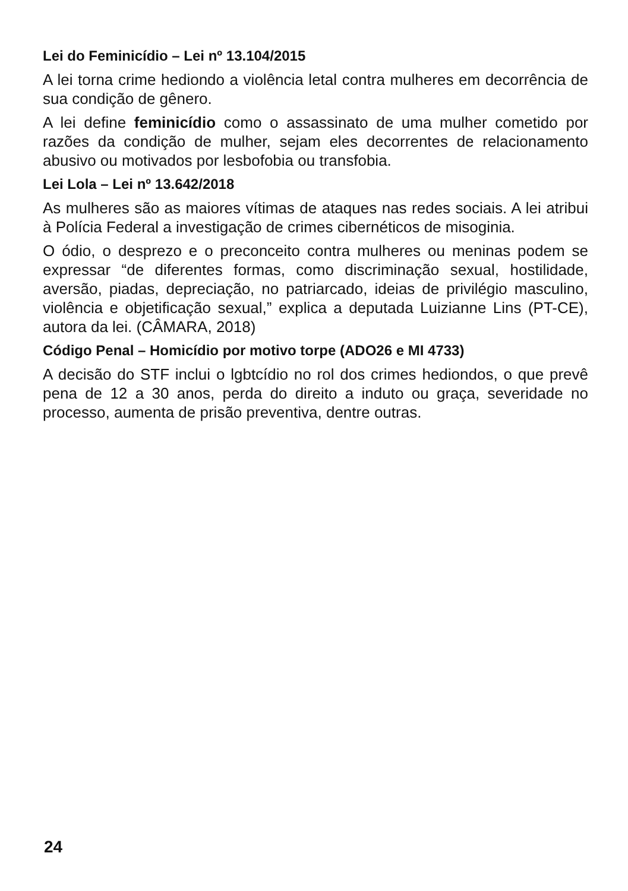Lei do Feminicídio – Lei nº 13.104/2015
A lei torna crime hediondo a violência letal contra mulheres em decorrência de sua condição de gênero.
A lei define feminicídio como o assassinato de uma mulher cometido por razões da condição de mulher, sejam eles decorrentes de relacionamento abusivo ou motivados por lesbofobia ou transfobia.
Lei Lola – Lei nº 13.642/2018
As mulheres são as maiores vítimas de ataques nas redes sociais. A lei atribui à Polícia Federal a investigação de crimes cibernéticos de misoginia.
O ódio, o desprezo e o preconceito contra mulheres ou meninas podem se expressar “de diferentes formas, como discriminação sexual, hostilidade, aversão, piadas, depreciação, no patriarcado, ideias de privilégio masculino, violência e objetificação sexual,” explica a deputada Luizianne Lins (PT-CE), autora da lei. (CÂMARA, 2018)
Código Penal – Homicídio por motivo torpe (ADO26 e MI 4733)
A decisão do STF inclui o lgbtcídio no rol dos crimes hediondos, o que prevê pena de 12 a 30 anos, perda do direito a induto ou graça, severidade no processo, aumenta de prisão preventiva, dentre outras.
24